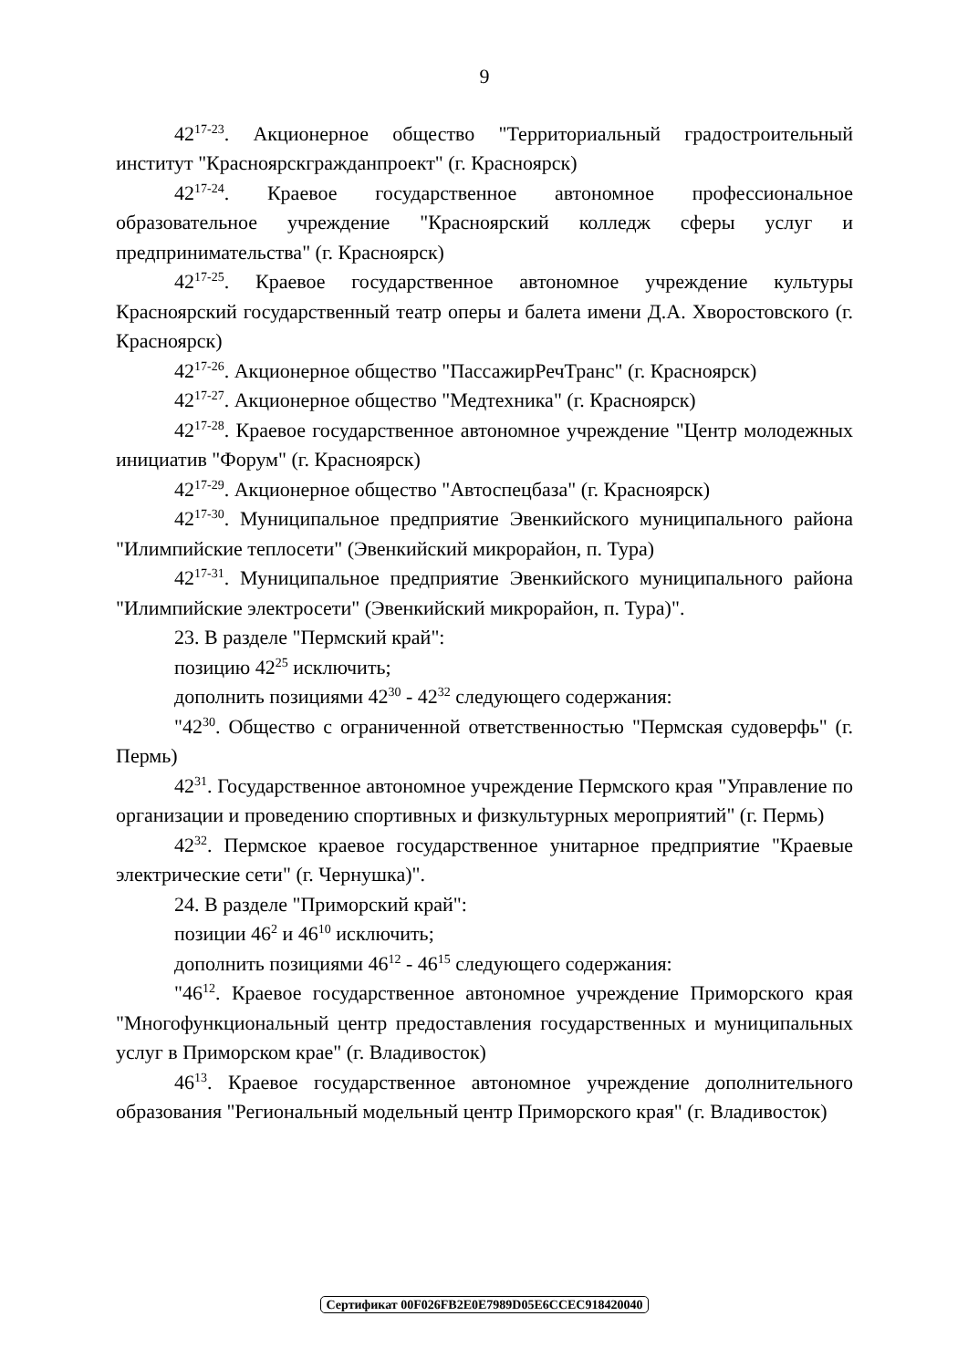9
42<sup>17-23</sup>. Акционерное общество "Территориальный градостроительный институт "Красноярскгражданпроект" (г. Красноярск)
42<sup>17-24</sup>. Краевое государственное автономное профессиональное образовательное учреждение "Красноярский колледж сферы услуг и предпринимательства" (г. Красноярск)
42<sup>17-25</sup>. Краевое государственное автономное учреждение культуры Красноярский государственный театр оперы и балета имени Д.А. Хворостовского (г. Красноярск)
42<sup>17-26</sup>. Акционерное общество "ПассажирРечТранс" (г. Красноярск)
42<sup>17-27</sup>. Акционерное общество "Медтехника" (г. Красноярск)
42<sup>17-28</sup>. Краевое государственное автономное учреждение "Центр молодежных инициатив "Форум" (г. Красноярск)
42<sup>17-29</sup>. Акционерное общество "Автоспецбаза" (г. Красноярск)
42<sup>17-30</sup>. Муниципальное предприятие Эвенкийского муниципального района "Илимпийские теплосети" (Эвенкийский микрорайон, п. Тура)
42<sup>17-31</sup>. Муниципальное предприятие Эвенкийского муниципального района "Илимпийские электросети" (Эвенкийский микрорайон, п. Тура)".
23. В разделе "Пермский край":
позицию 42<sup>25</sup> исключить;
дополнить позициями 42<sup>30</sup> - 42<sup>32</sup> следующего содержания:
"42<sup>30</sup>. Общество с ограниченной ответственностью "Пермская судоверфь" (г. Пермь)
42<sup>31</sup>. Государственное автономное учреждение Пермского края "Управление по организации и проведению спортивных и физкультурных мероприятий" (г. Пермь)
42<sup>32</sup>. Пермское краевое государственное унитарное предприятие "Краевые электрические сети" (г. Чернушка)".
24. В разделе "Приморский край":
позиции 46<sup>2</sup> и 46<sup>10</sup> исключить;
дополнить позициями 46<sup>12</sup> - 46<sup>15</sup> следующего содержания:
"46<sup>12</sup>. Краевое государственное автономное учреждение Приморского края "Многофункциональный центр предоставления государственных и муниципальных услуг в Приморском крае" (г. Владивосток)
46<sup>13</sup>. Краевое государственное автономное учреждение дополнительного образования "Региональный модельный центр Приморского края" (г. Владивосток)
Сертификат 00F026FB2E0E7989D05E6CCEC918420040